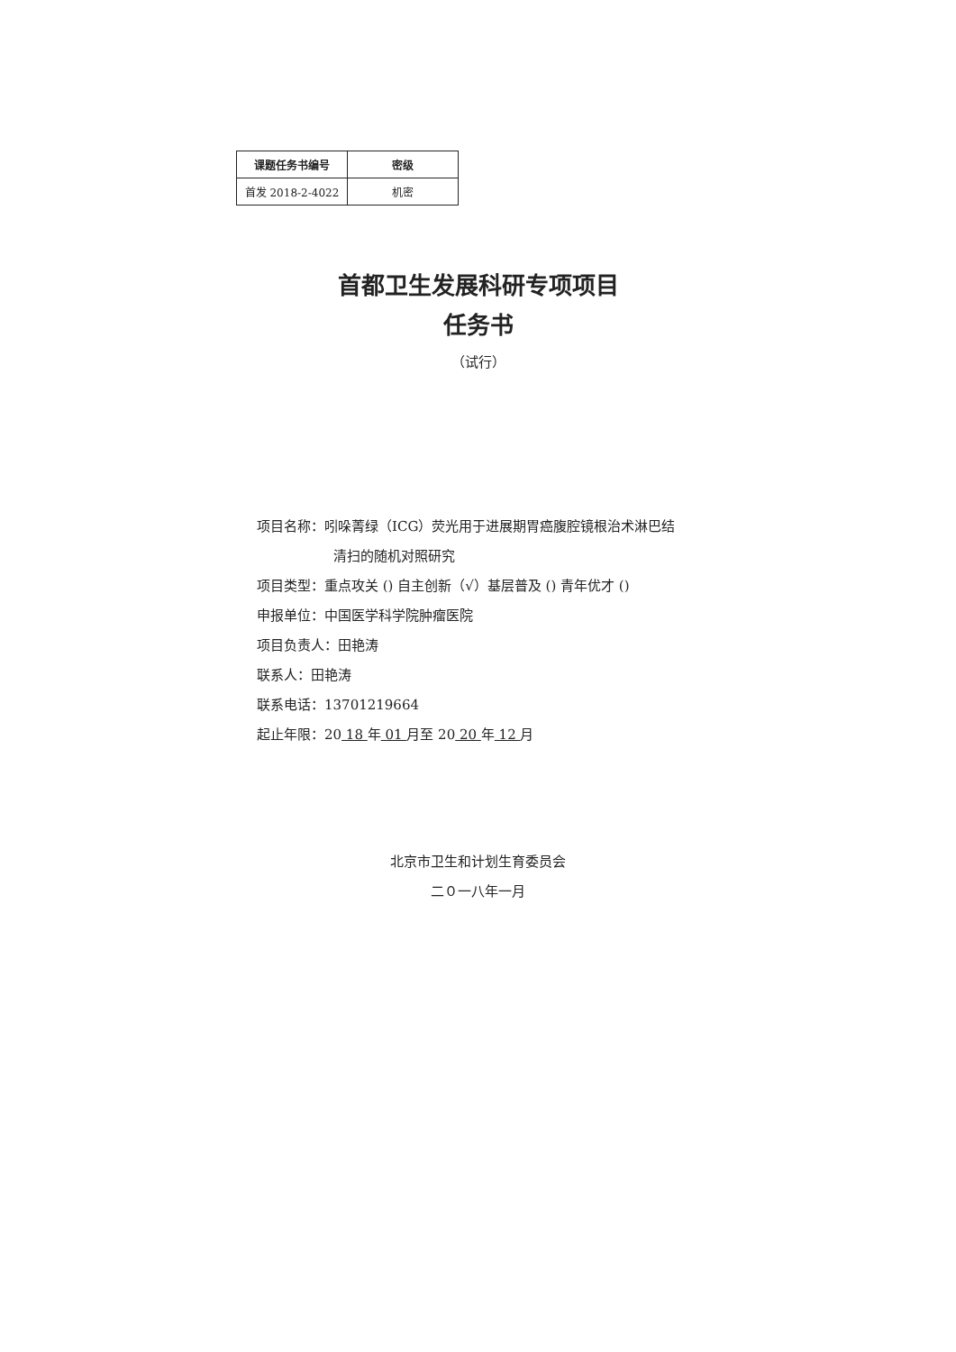| 课题任务书编号 | 密级 |
| --- | --- |
| 首发 2018-2-4022 | 机密 |
首都卫生发展科研专项项目
任务书
（试行）
项目名称：吲哚菁绿（ICG）荧光用于进展期胃癌腹腔镜根治术淋巴结
清扫的随机对照研究
项目类型：重点攻关 () 自主创新（√）基层普及 () 青年优才 ()
申报单位：中国医学科学院肿瘤医院
项目负责人：田艳涛
联系人：田艳涛
联系电话：13701219664
起止年限：20 18 年 01 月至 20 20 年 12 月
北京市卫生和计划生育委员会
二０一八年一月